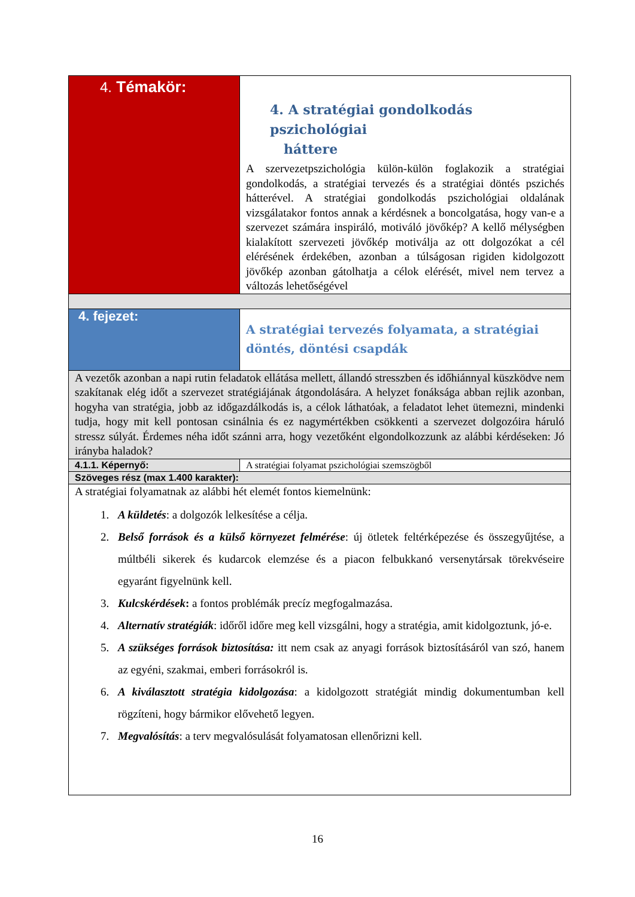| 4. Témakör: | 4. A stratégiai gondolkodás pszichológiai háttere A szervezetpszichológia külön-külön foglakozik a stratégiai gondolkodás, a stratégiai tervezés és a stratégiai döntés pszichés hátterével. A stratégiai gondolkodás pszichológiai oldalának vizsgálatakor fontos annak a kérdésnek a boncolgatása, hogy van-e a szervezet számára inspiráló, motiváló jövőkép? A kellő mélységben kialakított szervezeti jövőkép motiválja az ott dolgozókat a cél elérésének érdekében, azonban a túlságosan rigiden kidolgozott jövőkép azonban gátolhatja a célok elérését, mivel nem tervez a változás lehetőségével |
| 4. fejezet: | A stratégiai tervezés folyamata, a stratégiai döntés, döntési csapdák |
| A vezetők azonban a napi rutin feladatok ellátása mellett, állandó stresszben és időhiánnyal küszködve nem szakítanak elég időt a szervezet stratégiájának átgondolására. A helyzet fonáksága abban rejlik azonban, hogyha van stratégia, jobb az időgazdálkodás is, a célok láthatóak, a feladatot lehet ütemezni, mindenki tudja, hogy mit kell pontosan csinálnia és ez nagymértékben csökkenti a szervezet dolgozóira háruló stressz súlyát. Érdemes néha időt szánni arra, hogy vezetőként elgondolkozzunk az alábbi kérdéseken: Jó irányba haladok? | |
| 4.1.1. Képernyő: | A stratégiai folyamat pszichológiai szemszögből |
| Szöveges rész (max 1.400 karakter): | |
| A stratégiai folyamatnak az alábbi hét elemét fontos kiemelnünk: 1. A küldetés : a dolgozók lelkesítése a célja. 2. Belső források és a külső környezet felmérése : új ötletek feltérképezése és összegyűjtése, a múltbéli sikerek és kudarcok elemzése és a piacon felbukkanó versenytársak törekvéseire egyaránt figyelnünk kell. 3. Kulcskérdések : a fontos problémák precíz megfogalmazása. 4. Alternatív stratégiák : időről időre meg kell vizsgálni, hogy a stratégia, amit kidolgoztunk, jó-e. 5. A szükséges források biztosítása: itt nem csak az anyagi források biztosításáról van szó, hanem az egyéni, szakmai, emberi forrásokról is. 6. A kiválasztott stratégia kidolgozása : a kidolgozott stratégiát mindig dokumentumban kell rögzíteni, hogy bármikor elővehető legyen. 7. Megvalósítás : a terv megvalósulását folyamatosan ellenőrizni kell. | |
16